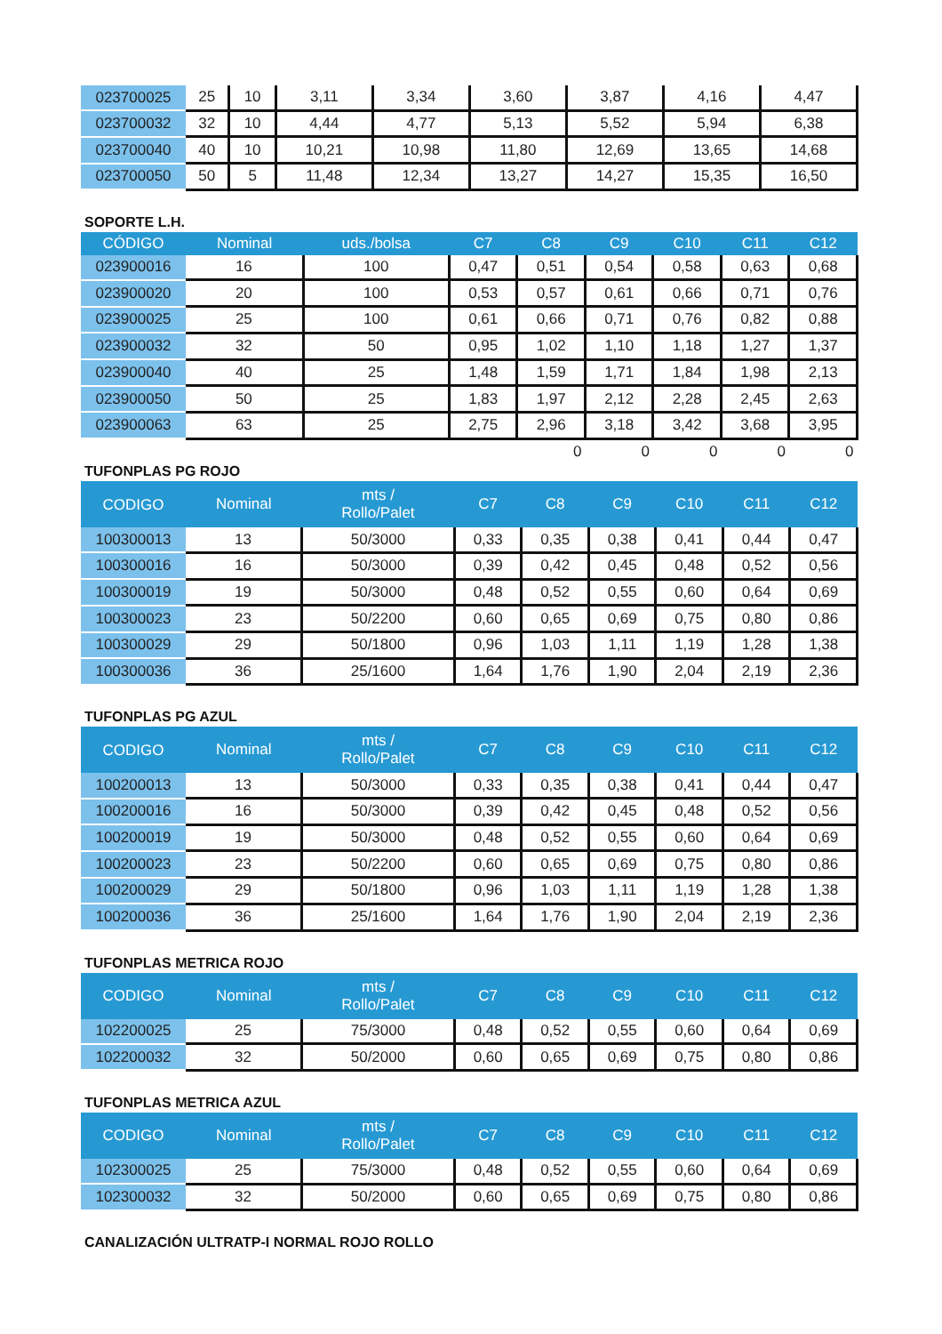| 023700025 | 25 | 10 | 3,11 | 3,34 | 3,60 | 3,87 | 4,16 | 4,47 |
| 023700032 | 32 | 10 | 4,44 | 4,77 | 5,13 | 5,52 | 5,94 | 6,38 |
| 023700040 | 40 | 10 | 10,21 | 10,98 | 11,80 | 12,69 | 13,65 | 14,68 |
| 023700050 | 50 | 5 | 11,48 | 12,34 | 13,27 | 14,27 | 15,35 | 16,50 |
SOPORTE L.H.
| CÓDIGO | Nominal | uds./bolsa | C7 | C8 | C9 | C10 | C11 | C12 |
| --- | --- | --- | --- | --- | --- | --- | --- | --- |
| 023900016 | 16 | 100 | 0,47 | 0,51 | 0,54 | 0,58 | 0,63 | 0,68 |
| 023900020 | 20 | 100 | 0,53 | 0,57 | 0,61 | 0,66 | 0,71 | 0,76 |
| 023900025 | 25 | 100 | 0,61 | 0,66 | 0,71 | 0,76 | 0,82 | 0,88 |
| 023900032 | 32 | 50 | 0,95 | 1,02 | 1,10 | 1,18 | 1,27 | 1,37 |
| 023900040 | 40 | 25 | 1,48 | 1,59 | 1,71 | 1,84 | 1,98 | 2,13 |
| 023900050 | 50 | 25 | 1,83 | 1,97 | 2,12 | 2,28 | 2,45 | 2,63 |
| 023900063 | 63 | 25 | 2,75 | 2,96 | 3,18 | 3,42 | 3,68 | 3,95 |
| | | | | 0 | 0 | 0 | 0 | 0 |
TUFONPLAS PG ROJO
| CODIGO | Nominal | mts / Rollo/Palet | C7 | C8 | C9 | C10 | C11 | C12 |
| --- | --- | --- | --- | --- | --- | --- | --- | --- |
| 100300013 | 13 | 50/3000 | 0,33 | 0,35 | 0,38 | 0,41 | 0,44 | 0,47 |
| 100300016 | 16 | 50/3000 | 0,39 | 0,42 | 0,45 | 0,48 | 0,52 | 0,56 |
| 100300019 | 19 | 50/3000 | 0,48 | 0,52 | 0,55 | 0,60 | 0,64 | 0,69 |
| 100300023 | 23 | 50/2200 | 0,60 | 0,65 | 0,69 | 0,75 | 0,80 | 0,86 |
| 100300029 | 29 | 50/1800 | 0,96 | 1,03 | 1,11 | 1,19 | 1,28 | 1,38 |
| 100300036 | 36 | 25/1600 | 1,64 | 1,76 | 1,90 | 2,04 | 2,19 | 2,36 |
TUFONPLAS PG AZUL
| CODIGO | Nominal | mts / Rollo/Palet | C7 | C8 | C9 | C10 | C11 | C12 |
| --- | --- | --- | --- | --- | --- | --- | --- | --- |
| 100200013 | 13 | 50/3000 | 0,33 | 0,35 | 0,38 | 0,41 | 0,44 | 0,47 |
| 100200016 | 16 | 50/3000 | 0,39 | 0,42 | 0,45 | 0,48 | 0,52 | 0,56 |
| 100200019 | 19 | 50/3000 | 0,48 | 0,52 | 0,55 | 0,60 | 0,64 | 0,69 |
| 100200023 | 23 | 50/2200 | 0,60 | 0,65 | 0,69 | 0,75 | 0,80 | 0,86 |
| 100200029 | 29 | 50/1800 | 0,96 | 1,03 | 1,11 | 1,19 | 1,28 | 1,38 |
| 100200036 | 36 | 25/1600 | 1,64 | 1,76 | 1,90 | 2,04 | 2,19 | 2,36 |
TUFONPLAS METRICA ROJO
| CODIGO | Nominal | mts / Rollo/Palet | C7 | C8 | C9 | C10 | C11 | C12 |
| --- | --- | --- | --- | --- | --- | --- | --- | --- |
| 102200025 | 25 | 75/3000 | 0,48 | 0,52 | 0,55 | 0,60 | 0,64 | 0,69 |
| 102200032 | 32 | 50/2000 | 0,60 | 0,65 | 0,69 | 0,75 | 0,80 | 0,86 |
TUFONPLAS METRICA AZUL
| CODIGO | Nominal | mts / Rollo/Palet | C7 | C8 | C9 | C10 | C11 | C12 |
| --- | --- | --- | --- | --- | --- | --- | --- | --- |
| 102300025 | 25 | 75/3000 | 0,48 | 0,52 | 0,55 | 0,60 | 0,64 | 0,69 |
| 102300032 | 32 | 50/2000 | 0,60 | 0,65 | 0,69 | 0,75 | 0,80 | 0,86 |
CANALIZACIÓN ULTRATP-I NORMAL ROJO ROLLO